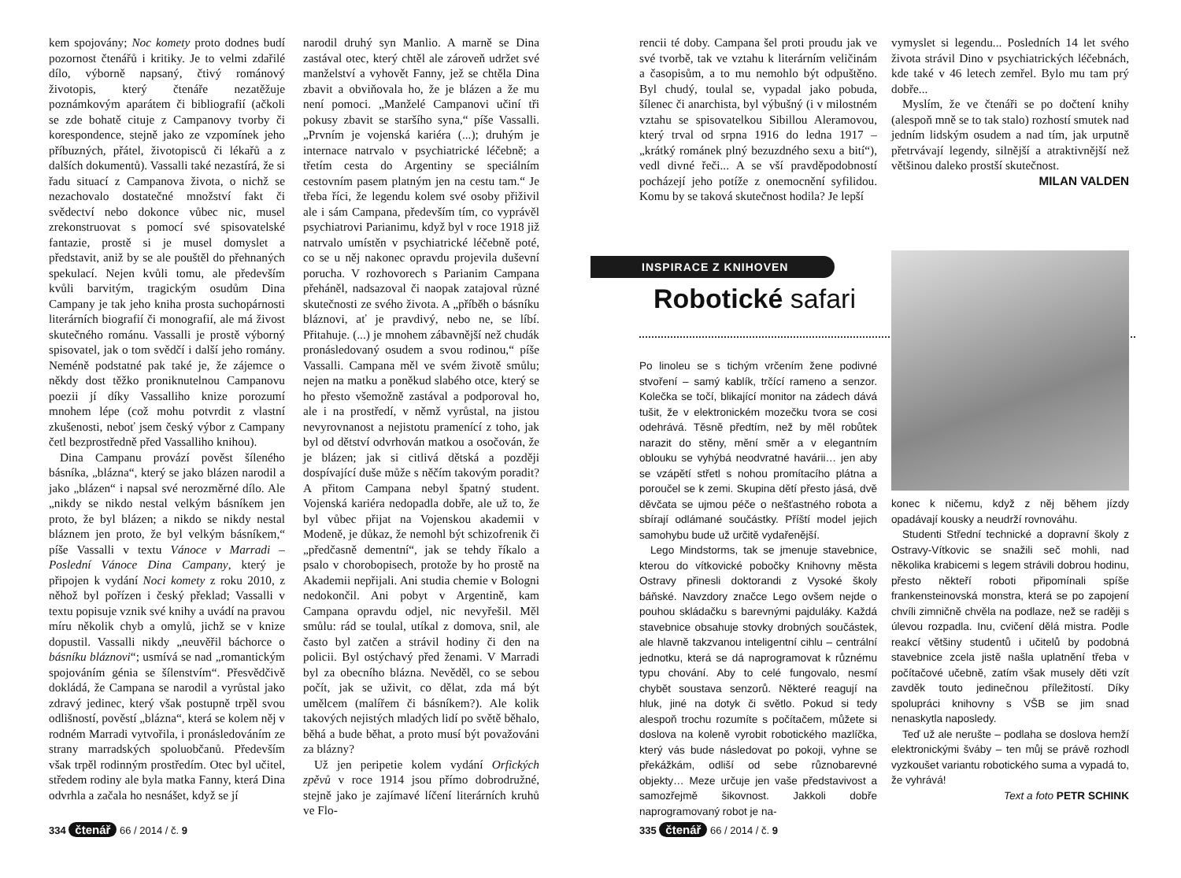kem spojovány; Noc komety proto dodnes budí pozornost čtenářů i kritiky. Je to velmi zdařilé dílo, výborně napsaný, čtivý románový životopis, který čtenáře nezatěžuje poznámkovým aparátem či bibliografií (ačkoli se zde bohatě cituje z Campanovy tvorby či korespondence, stejně jako ze vzpomínek jeho příbuzných, přátel, životopisců či lékařů a z dalších dokumentů). Vassalli také nezastírá, že si řadu situací z Campanova života, o nichž se nezachovalo dostatečné množství fakt či svědectví nebo dokonce vůbec nic, musel zrekonstruovat s pomocí své spisovatelské fantazie, prostě si je musel domyslet a představit, aniž by se ale pouštěl do přehnaných spekulací. Nejen kvůli tomu, ale především kvůli barvitým, tragickým osudům Dina Campany je tak jeho kniha prosta suchopárnosti literárních biografií či monografií, ale má živost skutečného románu. Vassalli je prostě výborný spisovatel, jak o tom svědčí i další jeho romány. Neméně podstatné pak také je, že zájemce o někdy dost těžko proniknutelnou Campanovu poezii jí díky Vassalliho knize porozumí mnohem lépe (což mohu potvrdit z vlastní zkušenosti, neboť jsem český výbor z Campany četl bezprostředně před Vassalliho knihou).
Dina Campanu provází pověst šíleného básníka, „blázna“, který se jako blázen narodil a jako „blázen“ i napsal své nerozměrné dílo. Ale „nikdy se nikdo nestal velkým básníkem jen proto, že byl blázen; a nikdo se nikdy nestal bláznem jen proto, že byl velkým básníkem,“ píše Vassalli v textu Vánoce v Marradi – Poslední Vánoce Dina Campany, který je připojen k vydání Noci komety z roku 2010, z něhož byl pořízen i český překlad; Vassalli v textu popisuje vznik své knihy a uvádí na pravou míru několik chyb a omylů, jichž se v knize dopustil. Vassalli nikdy „neuvěřil báchorce o básníku bláznovi“; usmívá se nad „romantickým spojováním génia se šílenstvím“. Přesvědčivě dokládá, že Campana se narodil a vyrůstal jako zdravý jedinec, který však postupně trpěl svou odlišností, pověstí „blázna“, která se kolem něj v rodném Marradi vytvořila, i pronásledováním ze strany marradských spoluobčanů. Především však trpěl rodinným prostředím. Otec byl učitel, středem rodiny ale byla matka Fanny, která Dina odvrhla a začala ho nesnášet, když se jí
narodil druhý syn Manlio. A marně se Dina zastával otec, který chtěl ale zároveň udržet své manželství a vyhovět Fanny, jež se chtěla Dina zbavit a obviňovala ho, že je blázen a že mu není pomoci. „Manželé Campanovi učiní tři pokusy zbavit se staršího syna,“ píše Vassalli. „Prvním je vojenská kariéra (...); druhým je internace natrvalo v psychiatrické léčebně; a třetím cesta do Argentiny se speciálním cestovním pasem platným jen na cestu tam.“ Je třeba říci, že legendu kolem své osoby přiživil ale i sám Campana, především tím, co vyprávěl psychiatrovi Parianimu, když byl v roce 1918 již natrvalo umístěn v psychiatrické léčebně poté, co se u něj nakonec opravdu projevila duševní porucha. V rozhovorech s Parianim Campana přeháněl, nadsazoval či naopak zatajoval různé skutečnosti ze svého života. A „příběh o básníku bláznovi, ať je pravdivý, nebo ne, se líbí. Přitahuje. (...) je mnohem zábavnější než chudák pronásledovaný osudem a svou rodinou,“ píše Vassalli. Campana měl ve svém životě smůlu; nejen na matku a poněkud slabého otce, který se ho přesto všemožně zastával a podporoval ho, ale i na prostředí, v němž vyrůstal, na jistou nevyrovnanost a nejistotu pramenící z toho, jak byl od dětství odvrhován matkou a osočován, že je blázen; jak si citlivá dětská a později dospívající duše může s něčím takovým poradit? A přitom Campana nebyl špatný student. Vojenská kariéra nedopadla dobře, ale už to, že byl vůbec přijat na Vojenskou akademii v Modeně, je důkaz, že nemohl být schizofrenik či „předčasně dementní“, jak se tehdy říkalo a psalo v chorobopisech, protože by ho prostě na Akademii nepřijali. Ani studia chemie v Bologni nedokončil. Ani pobyt v Argentině, kam Campana opravdu odjel, nic nevyřešil. Měl smůlu: rád se toulal, utíkal z domova, snil, ale často byl zatčen a strávil hodiny či den na policii. Byl ostýchavý před ženami. V Marradi byl za obecního blázna. Nevěděl, co se sebou počít, jak se uživit, co dělat, zda má být umělcem (malířem či básníkem?). Ale kolik takových nejistých mladých lidí po světě běhalo, běhá a bude běhat, a proto musí být považováni za blázny?
Už jen peripetie kolem vydání Orfických zpěvů v roce 1914 jsou přímo dobrodružné, stejně jako je zajímavé líčení literárních kruhů ve Flo-
334 čtenář 66 / 2014 / č. 9
rencii té doby. Campana šel proti proudu jak ve své tvorbě, tak ve vztahu k literárním veličinám a časopisům, a to mu nemohlo být odpuštěno. Byl chudý, toulal se, vypadal jako pobuda, šílenec či anarchista, byl výbušný (i v milostném vztahu se spisovatelkou Sibillou Aleramovou, který trval od srpna 1916 do ledna 1917 – „krátký románek plný bezuzdného sexu a bití“), vedl divné řeči... A se vší pravděpodobností pocházejí jeho potíže z onemocnění syfilidou. Komu by se taková skutečnost hodila? Je lepší
vymyslet si legendu... Posledních 14 let svého života strávil Dino v psychiatrických léčebnách, kde také v 46 letech zemřel. Bylo mu tam prý dobře...
Myslím, že ve čtenáři se po dočtení knihy (alespoň mně se to tak stalo) rozhostí smutek nad jedním lidským osudem a nad tím, jak urputně přetrvávají legendy, silnější a atraktivnější než většinou daleko prostší skutečnost.
MILAN VALDEN
INSPIRACE Z KNIHOVEN
Robotické safari
Po linoleu se s tichým vrčením žene podivné stvoření – samý kablík, trčící rameno a senzor. Kolečka se točí, blikající monitor na zádech dává tušit, že v elektronickém mozečku tvora se cosi odehrává. Těsně předtím, než by měl robůtek narazit do stěny, mění směr a v elegantním oblouku se vyhýbá neodvratné havárii… jen aby se vzápětí střetl s nohou promítacího plátna a poroučel se k zemi. Skupina dětí přesto jásá, dvě děvčata se ujmou péče o nešťastného robota a sbírají odlámané součástky. Příští model jejich samohybu bude už určitě vydařenější.
Lego Mindstorms, tak se jmenuje stavebnice, kterou do vítkovické pobočky Knihovny města Ostravy přinesli doktorandi z Vysoké školy báňské. Navzdory značce Lego ovšem nejde o pouhou skládačku s barevnými pajduláky. Každá stavebnice obsahuje stovky drobných součástek, ale hlavně takzvanou inteligentní cihlu – centrální jednotku, která se dá naprogramovat k různému typu chování. Aby to celé fungovalo, nesmí chybět soustava senzorů. Některé reagují na hluk, jiné na dotyk či světlo. Pokud si tedy alespoň trochu rozumíte s počítačem, můžete si doslova na koleně vyrobit robotického mazlíčka, který vás bude následovat po pokoji, vyhne se překážkám, odliší od sebe různobarevné objekty… Meze určuje jen vaše představivost a samozřejmě šikovnost. Jakkoli dobře naprogramovaný robot je na-
konec k ničemu, když z něj během jízdy opadávají kousky a neudrží rovnováhu.
Studenti Střední technické a dopravní školy z Ostravy-Vítkovic se snažili seč mohli, nad několika krabicemi s legem strávili dobrou hodinu, přesto někteří roboti připomínali spíše frankensteinovská monstra, která se po zapojení chvíli zimničně chvěla na podlaze, než se raději s úlevou rozpadla. Inu, cvičení dělá mistra. Podle reakcí většiny studentů i učitelů by podobná stavebnice zcela jistě našla uplatnění třeba v počítačové učebně, zatím však musely děti vzít zavděk touto jedinečnou příležitostí. Díky spolupráci knihovny s VŠB se jim snad nenaskytla naposledy.
Teď už ale nerušte – podlaha se doslova hemží elektronickými šváby – ten můj se právě rozhodl vyzkoušet variantu robotického suma a vypadá to, že vyhrává!
Text a foto PETR SCHINK
335 čtenář 66 / 2014 / č. 9